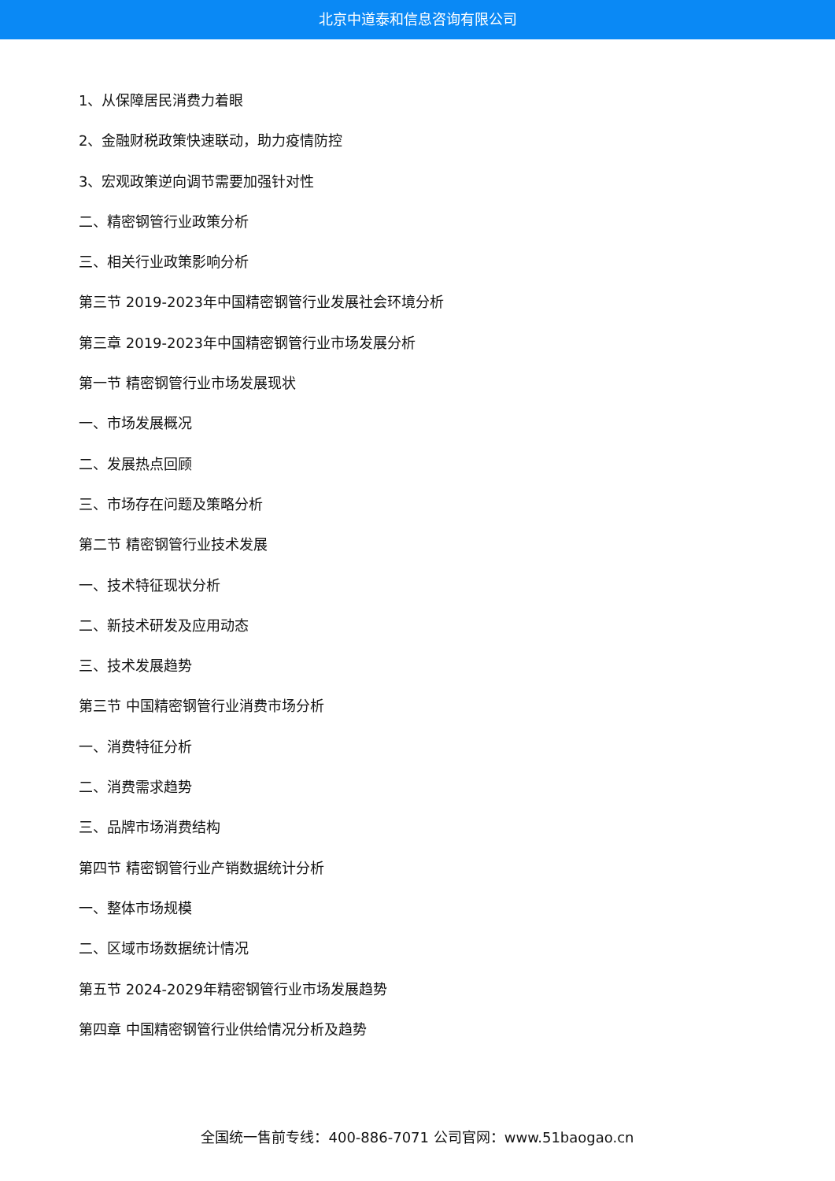北京中道泰和信息咨询有限公司
1、从保障居民消费力着眼
2、金融财税政策快速联动，助力疫情防控
3、宏观政策逆向调节需要加强针对性
二、精密钢管行业政策分析
三、相关行业政策影响分析
第三节 2019-2023年中国精密钢管行业发展社会环境分析
第三章 2019-2023年中国精密钢管行业市场发展分析
第一节 精密钢管行业市场发展现状
一、市场发展概况
二、发展热点回顾
三、市场存在问题及策略分析
第二节 精密钢管行业技术发展
一、技术特征现状分析
二、新技术研发及应用动态
三、技术发展趋势
第三节 中国精密钢管行业消费市场分析
一、消费特征分析
二、消费需求趋势
三、品牌市场消费结构
第四节 精密钢管行业产销数据统计分析
一、整体市场规模
二、区域市场数据统计情况
第五节 2024-2029年精密钢管行业市场发展趋势
第四章 中国精密钢管行业供给情况分析及趋势
全国统一售前专线：400-886-7071 公司官网：www.51baogao.cn